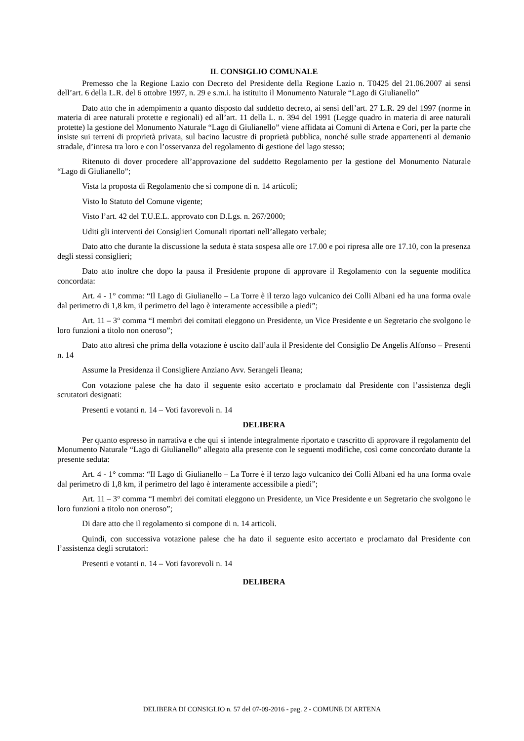IL CONSIGLIO COMUNALE
Premesso che la Regione Lazio con Decreto del Presidente della Regione Lazio n. T0425 del 21.06.2007 ai sensi dell’art. 6 della L.R. del 6 ottobre 1997, n. 29 e s.m.i. ha istituito il Monumento Naturale “Lago di Giulianello”
Dato atto che in adempimento a quanto disposto dal suddetto decreto, ai sensi dell’art. 27 L.R. 29 del 1997 (norme in materia di aree naturali protette e regionali) ed all’art. 11 della L. n. 394 del 1991 (Legge quadro in materia di aree naturali protette) la gestione del Monumento Naturale “Lago di Giulianello” viene affidata ai Comuni di Artena e Cori, per la parte che insiste sui terreni di proprietà privata, sul bacino lacustre di proprietà pubblica, nonché sulle strade appartenenti al demanio stradale, d’intesa tra loro e con l’osservanza del regolamento di gestione del lago stesso;
Ritenuto di dover procedere all’approvazione del suddetto Regolamento per la gestione del Monumento Naturale “Lago di Giulianello”;
Vista la proposta di Regolamento che si compone di n. 14 articoli;
Visto lo Statuto del Comune vigente;
Visto l’art. 42 del T.U.E.L. approvato con D.Lgs. n. 267/2000;
Uditi gli interventi dei Consiglieri Comunali riportati nell’allegato verbale;
Dato atto che durante la discussione la seduta è stata sospesa alle ore 17.00 e poi ripresa alle ore 17.10, con la presenza degli stessi consiglieri;
Dato atto inoltre che dopo la pausa il Presidente propone di approvare il Regolamento con la seguente modifica concordata:
Art. 4 - 1° comma: “Il Lago di Giulianello – La Torre è il terzo lago vulcanico dei Colli Albani ed ha una forma ovale dal perimetro di 1,8 km, il perimetro del lago è interamente accessibile a piedi”;
Art. 11 – 3° comma “I membri dei comitati eleggono un Presidente, un Vice Presidente e un Segretario che svolgono le loro funzioni a titolo non oneroso”;
Dato atto altresì che prima della votazione è uscito dall’aula il Presidente del Consiglio De Angelis Alfonso – Presenti n. 14
Assume la Presidenza il Consigliere Anziano Avv. Serangeli Ileana;
Con votazione palese che ha dato il seguente esito accertato e proclamato dal Presidente con l’assistenza degli scrutatori designati:
Presenti e votanti n. 14 – Voti favorevoli n. 14
DELIBERA
Per quanto espresso in narrativa e che qui si intende integralmente riportato e trascritto di approvare il regolamento del Monumento Naturale “Lago di Giulianello” allegato alla presente con le seguenti modifiche, così come concordato durante la presente seduta:
Art. 4 - 1° comma: “Il Lago di Giulianello – La Torre è il terzo lago vulcanico dei Colli Albani ed ha una forma ovale dal perimetro di 1,8 km, il perimetro del lago è interamente accessibile a piedi”;
Art. 11 – 3° comma “I membri dei comitati eleggono un Presidente, un Vice Presidente e un Segretario che svolgono le loro funzioni a titolo non oneroso”;
Di dare atto che il regolamento si compone di n. 14 articoli.
Quindi, con successiva votazione palese che ha dato il seguente esito accertato e proclamato dal Presidente con l’assistenza degli scrutatori:
Presenti e votanti n. 14 – Voti favorevoli n. 14
DELIBERA
DELIBERA DI CONSIGLIO n. 57 del 07-09-2016 - pag. 2 - COMUNE DI ARTENA